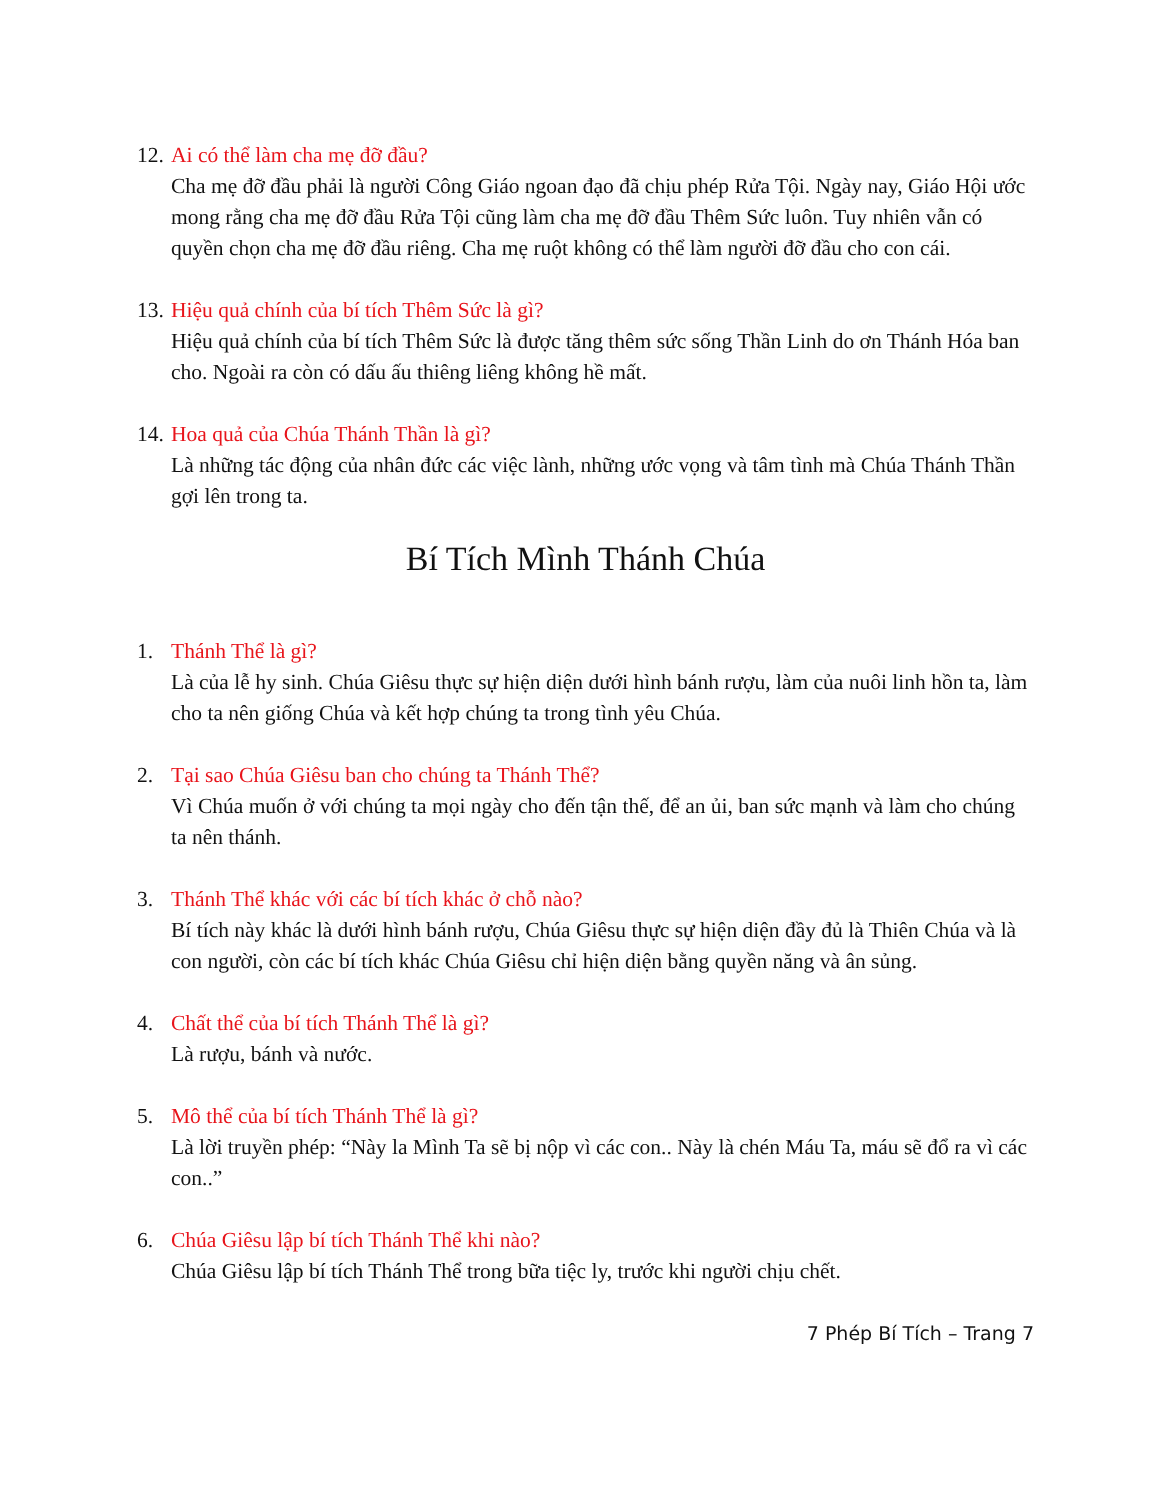12.
Ai có thể làm cha mẹ đỡ đầu?
Cha mẹ đỡ đầu phải là người Công Giáo ngoan đạo đã chịu phép Rửa Tội. Ngày nay, Giáo Hội ước mong rằng cha mẹ đỡ đầu Rửa Tội cũng làm cha mẹ đỡ đầu Thêm Sức luôn. Tuy nhiên vẫn có quyền chọn cha mẹ đỡ đầu riêng. Cha mẹ ruột không có thể làm người đỡ đầu cho con cái.
13.
Hiệu quả chính của bí tích Thêm Sức là gì?
Hiệu quả chính của bí tích Thêm Sức là được tăng thêm sức sống Thần Linh do ơn Thánh Hóa ban cho. Ngoài ra còn có dấu ấu thiêng liêng không hề mất.
14.
Hoa quả của Chúa Thánh Thần là gì?
Là những tác động của nhân đức các việc lành, những ước vọng và tâm tình mà Chúa Thánh Thần gợi lên trong ta.
Bí Tích Mình Thánh Chúa
1. Thánh Thể là gì?
Là của lễ hy sinh. Chúa Giêsu thực sự hiện diện dưới hình bánh rượu, làm của nuôi linh hồn ta, làm cho ta nên giống Chúa và kết hợp chúng ta trong tình yêu Chúa.
2. Tại sao Chúa Giêsu ban cho chúng ta Thánh Thể?
Vì Chúa muốn ở với chúng ta mọi ngày cho đến tận thế, để an ủi, ban sức mạnh và làm cho chúng ta nên thánh.
3. Thánh Thể khác với các bí tích khác ở chỗ nào?
Bí tích này khác là dưới hình bánh rượu, Chúa Giêsu thực sự hiện diện đầy đủ là Thiên Chúa và là con người, còn các bí tích khác Chúa Giêsu chỉ hiện diện bằng quyền năng và ân sủng.
4. Chất thể của bí tích Thánh Thể là gì?
Là rượu, bánh và nước.
5. Mô thể của bí tích Thánh Thể là gì?
Là lời truyền phép: “Này la Mình Ta sẽ bị nộp vì các con.. Này là chén Máu Ta, máu sẽ đổ ra vì các con..”
6. Chúa Giêsu lập bí tích Thánh Thể khi nào?
Chúa Giêsu lập bí tích Thánh Thể trong bữa tiệc ly, trước khi người chịu chết.
7 Phép Bí Tích – Trang 7